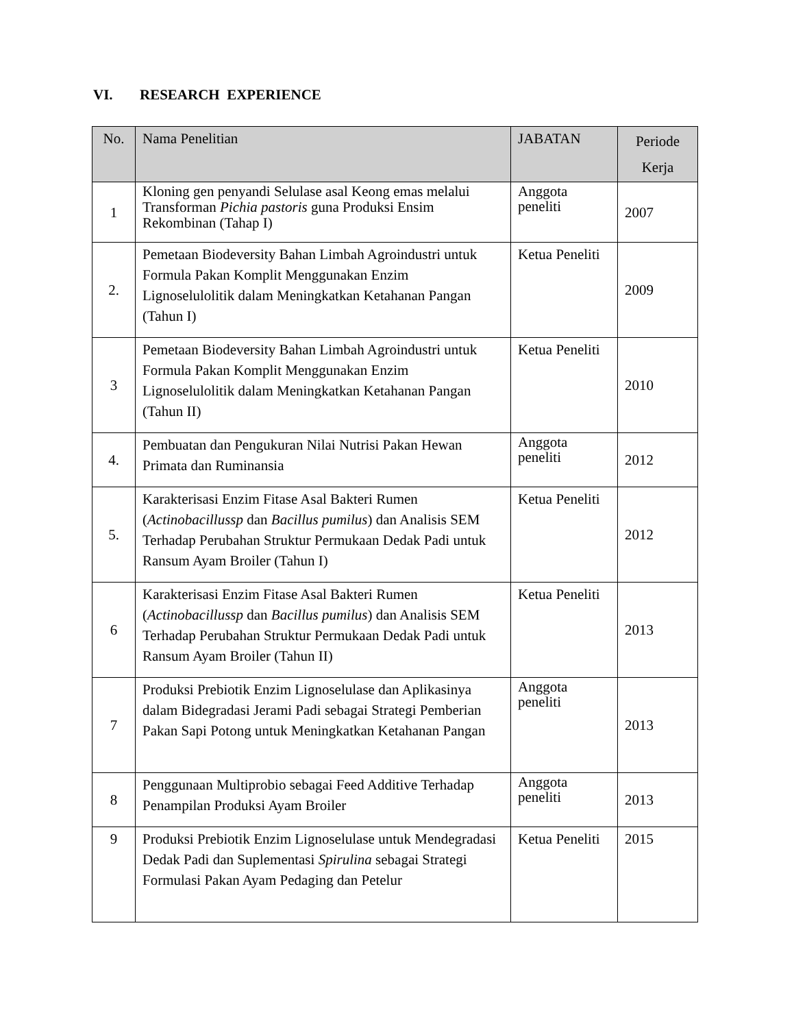VI. RESEARCH EXPERIENCE
| No. | Nama Penelitian | JABATAN | Periode Kerja |
| --- | --- | --- | --- |
| 1 | Kloning gen penyandi Selulase asal Keong emas melalui Transforman Pichia pastoris guna Produksi Ensim Rekombinan (Tahap I) | Anggota peneliti | 2007 |
| 2. | Pemetaan Biodeversity Bahan Limbah Agroindustri untuk Formula Pakan Komplit Menggunakan Enzim Lignoselulolitik dalam Meningkatkan Ketahanan Pangan (Tahun I) | Ketua Peneliti | 2009 |
| 3 | Pemetaan Biodeversity Bahan Limbah Agroindustri untuk Formula Pakan Komplit Menggunakan Enzim Lignoselulolitik dalam Meningkatkan Ketahanan Pangan (Tahun II) | Ketua Peneliti | 2010 |
| 4. | Pembuatan dan Pengukuran Nilai Nutrisi Pakan Hewan Primata dan Ruminansia | Anggota peneliti | 2012 |
| 5. | Karakterisasi Enzim Fitase Asal Bakteri Rumen ( Actinobacillussp dan Bacillus pumilus ) dan Analisis SEM Terhadap Perubahan Struktur Permukaan Dedak Padi untuk Ransum Ayam Broiler (Tahun I) | Ketua Peneliti | 2012 |
| 6 | Karakterisasi Enzim Fitase Asal Bakteri Rumen ( Actinobacillussp dan Bacillus pumilus ) dan Analisis SEM Terhadap Perubahan Struktur Permukaan Dedak Padi untuk Ransum Ayam Broiler (Tahun II) | Ketua Peneliti | 2013 |
| 7 | Produksi Prebiotik Enzim Lignoselulase dan Aplikasinya dalam Bidegradasi Jerami Padi sebagai Strategi Pemberian Pakan Sapi Potong untuk Meningkatkan Ketahanan Pangan | Anggota peneliti | 2013 |
| 8 | Penggunaan Multiprobio sebagai Feed Additive Terhadap Penampilan Produksi Ayam Broiler | Anggota peneliti | 2013 |
| 9 | Produksi Prebiotik Enzim Lignoselulase untuk Mendegradasi Dedak Padi dan Suplementasi Spirulina sebagai Strategi Formulasi Pakan Ayam Pedaging dan Petelur | Ketua Peneliti | 2015 |